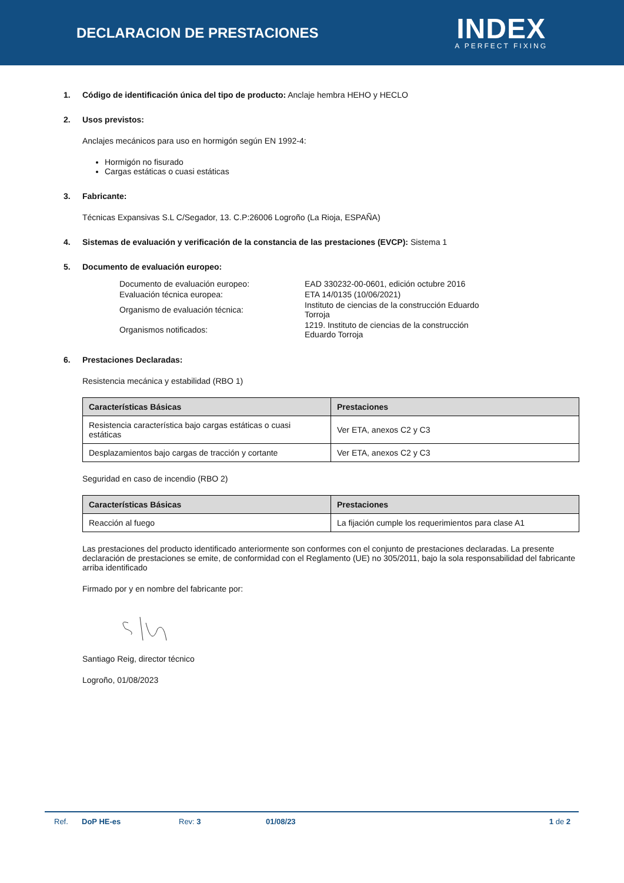DECLARACION DE PRESTACIONES
INDEX
A PERFECT FIXING
1. Código de identificación única del tipo de producto: Anclaje hembra HEHO y HECLO
2. Usos previstos:
Anclajes mecánicos para uso en hormigón según EN 1992-4:
Hormigón no fisurado
Cargas estáticas o cuasi estáticas
3. Fabricante:
Técnicas Expansivas S.L C/Segador, 13. C.P:26006 Logroño (La Rioja, ESPAÑA)
4. Sistemas de evaluación y verificación de la constancia de las prestaciones (EVCP): Sistema 1
5. Documento de evaluación europeo:
| Documento de evaluación europeo: | EAD 330232-00-0601, edición octubre 2016 |
| Evaluación técnica europea: | ETA 14/0135 (10/06/2021) |
| Organismo de evaluación técnica: | Instituto de ciencias de la construcción Eduardo Torroja |
| Organismos notificados: | 1219. Instituto de ciencias de la construcción Eduardo Torroja |
6. Prestaciones Declaradas:
Resistencia mecánica y estabilidad (RBO 1)
| Características Básicas | Prestaciones |
| --- | --- |
| Resistencia característica bajo cargas estáticas o cuasi estáticas | Ver ETA, anexos C2 y C3 |
| Desplazamientos bajo cargas de tracción y cortante | Ver ETA, anexos C2 y C3 |
Seguridad en caso de incendio (RBO 2)
| Características Básicas | Prestaciones |
| --- | --- |
| Reacción al fuego | La fijación cumple los requerimientos para clase A1 |
Las prestaciones del producto identificado anteriormente son conformes con el conjunto de prestaciones declaradas. La presente declaración de prestaciones se emite, de conformidad con el Reglamento (UE) no 305/2011, bajo la sola responsabilidad del fabricante arriba identificado
Firmado por y en nombre del fabricante por:
Santiago Reig, director técnico
Logroño, 01/08/2023
Ref. DoP HE-es Rev: 3 01/08/23 1 de 2